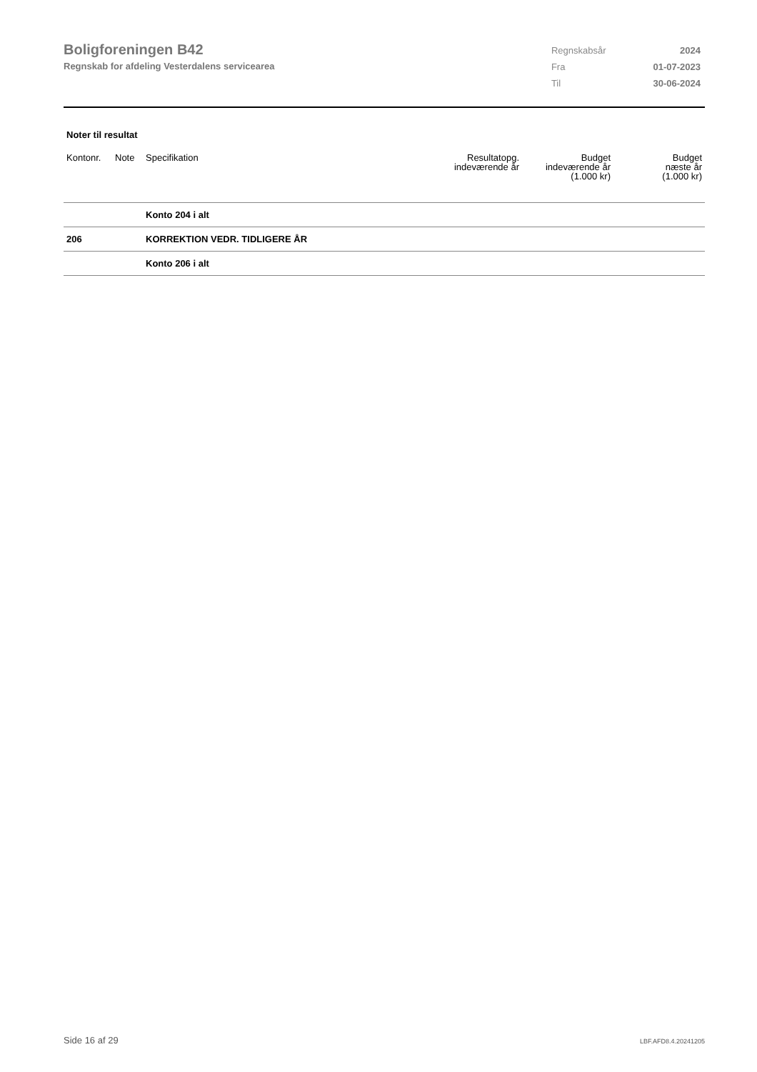Boligforeningen B42
Regnskab for afdeling Vesterdalens servicearea
| Regnskabsår | 2024 |
| Fra | 01-07-2023 |
| Til | 30-06-2024 |
Noter til resultat
| Kontonr. | Note | Specifikation | Resultatopg. indeværende år | Budget indeværende år (1.000 kr) | Budget næste år (1.000 kr) |
| --- | --- | --- | --- | --- | --- |
| | | Konto 204 i alt | | | |
| 206 | | KORREKTION VEDR. TIDLIGERE ÅR | | | |
| | | Konto 206 i alt | | | |
Side 16 af 29 LBF.AFD8.4.20241205